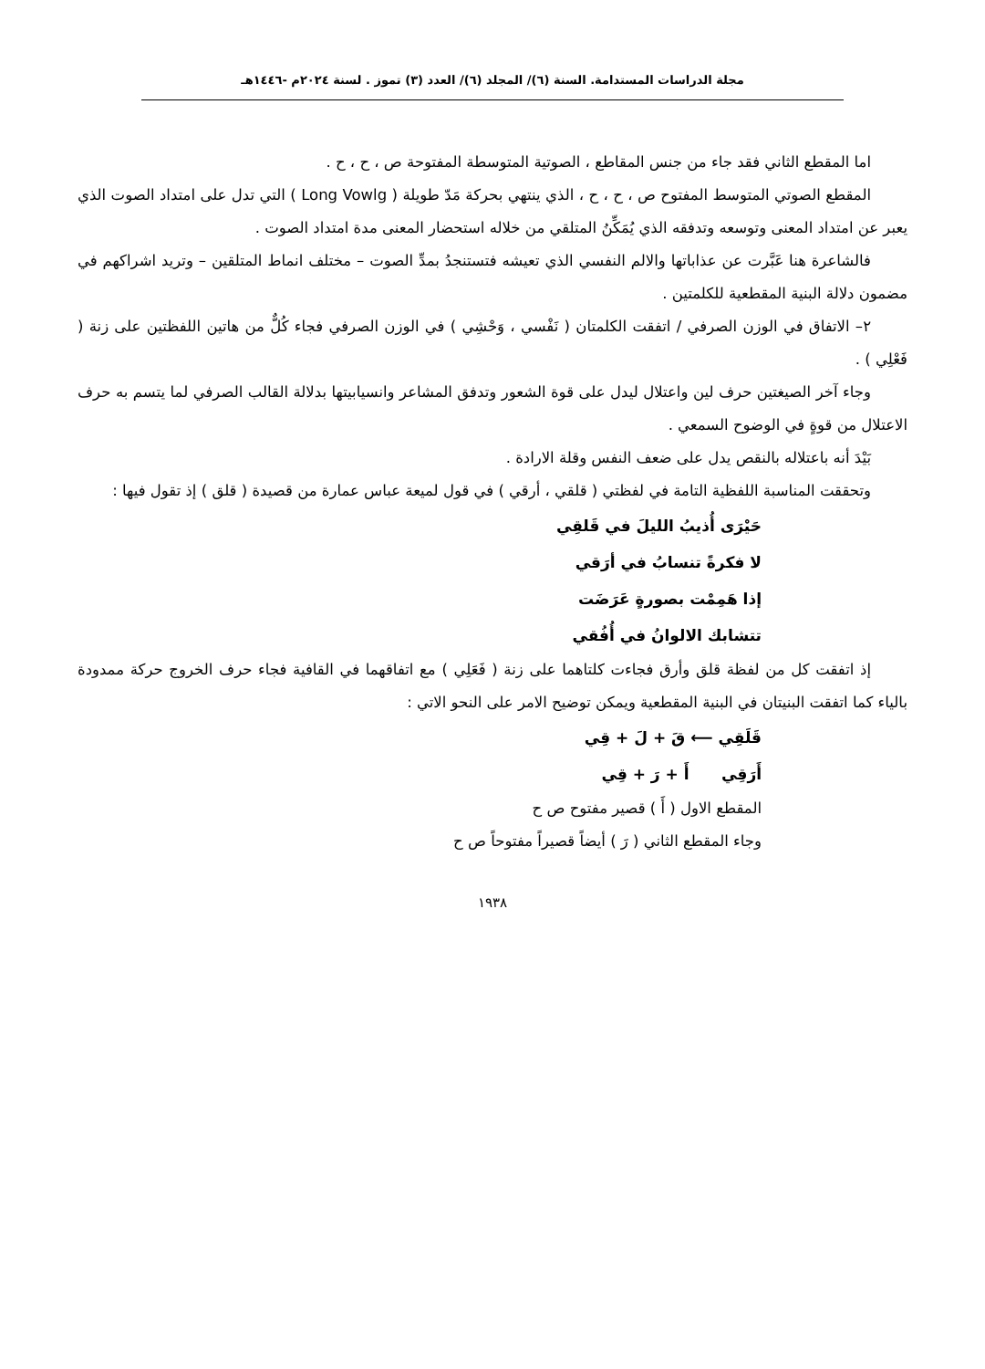مجلة الدراسات المستدامة. السنة (٦)/ المجلد (٦)/ العدد (٣) تموز . لسنة ٢٠٢٤م -١٤٤٦هـ
اما المقطع الثاني فقد جاء من جنس المقاطع ، الصوتية المتوسطة المفتوحة ص ، ح ، ح .
المقطع الصوتي المتوسط المفتوح ص ، ح ، ح ، الذي ينتهي بحركة مَدّ طويلة ( Long Vowlg ) التي تدل على امتداد الصوت الذي يعبر عن امتداد المعنى وتوسعه وتدفقه الذي يُمَكِّنُ المتلقي من خلاله استحضار المعنى مدة امتداد الصوت .
فالشاعرة هنا عَبَّرت عن عذاباتها والالم النفسي الذي تعيشه فتستنجدُ بمدِّ الصوت – مختلف انماط المتلقين – وتريد اشراكهم في مضمون دلالة البنية المقطعية للكلمتين .
٢– الاتفاق في الوزن الصرفي / اتفقت الكلمتان ( نَفْسي ، وَحْشِي ) في الوزن الصرفي فجاء كُلٌّ من هاتين اللفظتين على زنة ( فَعْلِي ) .
وجاء آخر الصيغتين حرف لين واعتلال ليدل على قوة الشعور وتدفق المشاعر وانسيابيتها بدلالة القالب الصرفي لما يتسم به حرف الاعتلال من قوةٍ في الوضوح السمعي .
بَيْدَ أنه باعتلاله بالنقص يدل على ضعف النفس وقلة الارادة .
وتحققت المناسبة اللفظية التامة في لفظتي ( قلقي ، أرقي ) في قول لميعة عباس عمارة من قصيدة ( قلق ) إذ تقول فيها :
حَيْرَى أُذيبُ الليلَ في قَلقِي
لا فكرةً تنسابُ في أرَقي
إذا هَمِمْت بصورةٍ عَرَضَت
تتشابك الالوانُ في أُفُقي
إذ اتفقت كل من لفظة قلق وأرق فجاءت كلتاهما على زنة ( فَعَلِي ) مع اتفاقهما في القافية فجاء حرف الخروج حركة ممدودة بالياء كما اتفقت البنيتان في البنية المقطعية ويمكن توضيح الامر على النحو الاتي :
قَلَقِي ⟵ قَ + لَ + قِي
أَرَقِي أَ + رَ + قِي
المقطع الاول ( أَ ) قصير مفتوح ص ح
وجاء المقطع الثاني ( رَ ) أيضاً قصيراً مفتوحاً ص ح
١٩٣٨